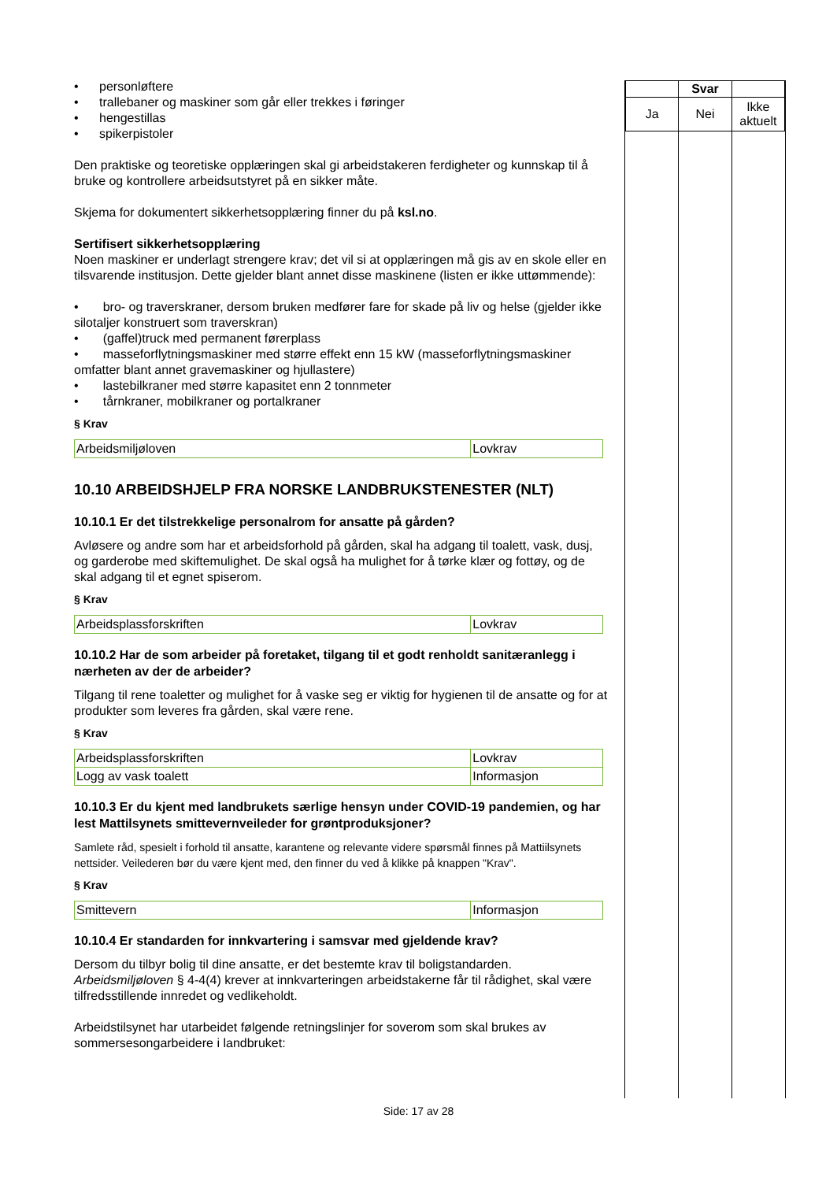• personløftere
• trallebaner og maskiner som går eller trekkes i føringer
• hengestillas
• spikerpistoler
Den praktiske og teoretiske opplæringen skal gi arbeidstakeren ferdigheter og kunnskap til å bruke og kontrollere arbeidsutstyret på en sikker måte.
Skjema for dokumentert sikkerhetsopplæring finner du på ksl.no.
Sertifisert sikkerhetsopplæring
Noen maskiner er underlagt strengere krav; det vil si at opplæringen må gis av en skole eller en tilsvarende institusjon. Dette gjelder blant annet disse maskinene (listen er ikke uttømmende):
• bro- og traverskraner, dersom bruken medfører fare for skade på liv og helse (gjelder ikke silotaljer konstruert som traverskran)
• (gaffel)truck med permanent førerplass
• masseforflytningsmaskiner med større effekt enn 15 kW (masseforflytningsmaskiner omfatter blant annet gravemaskiner og hjullastere)
• lastebilkraner med større kapasitet enn 2 tonnmeter
• tårnkraner, mobilkraner og portalkraner
§ Krav
| Arbeidsmiljøloven | Lovkrav |
10.10 ARBEIDSHJELP FRA NORSKE LANDBRUKSTENESTER (NLT)
10.10.1 Er det tilstrekkelige personalrom for ansatte på gården?
Avløsere og andre som har et arbeidsforhold på gården, skal ha adgang til toalett, vask, dusj, og garderobe med skiftemulighet. De skal også ha mulighet for å tørke klær og fottøy, og de skal adgang til et egnet spiserom.
§ Krav
| Arbeidsplassforskriften | Lovkrav |
10.10.2 Har de som arbeider på foretaket, tilgang til et godt renholdt sanitæranlegg i nærheten av der de arbeider?
Tilgang til rene toaletter og mulighet for å vaske seg er viktig for hygienen til de ansatte og for at produkter som leveres fra gården, skal være rene.
§ Krav
| Arbeidsplassforskriften | Lovkrav |
| Logg av vask toalett | Informasjon |
10.10.3 Er du kjent med landbrukets særlige hensyn under COVID-19 pandemien, og har lest Mattilsynets smittevernveileder for grøntproduksjoner?
Samlete råd, spesielt i forhold til ansatte, karantene og relevante videre spørsmål finnes på Mattiilsynets nettsider. Veilederen bør du være kjent med, den finner du ved å klikke på knappen "Krav".
§ Krav
| Smittevern | Informasjon |
10.10.4 Er standarden for innkvartering i samsvar med gjeldende krav?
Dersom du tilbyr bolig til dine ansatte, er det bestemte krav til boligstandarden. Arbeidsmiljøloven § 4-4(4) krever at innkvarteringen arbeidstakerne får til rådighet, skal være tilfredsstillende innredet og vedlikeholdt.
Arbeidstilsynet har utarbeidet følgende retningslinjer for soverom som skal brukes av sommersesongarbeidere i landbruket:
| | Svar | |
| Ja | Nei | Ikke aktuelt |
Side: 17 av 28